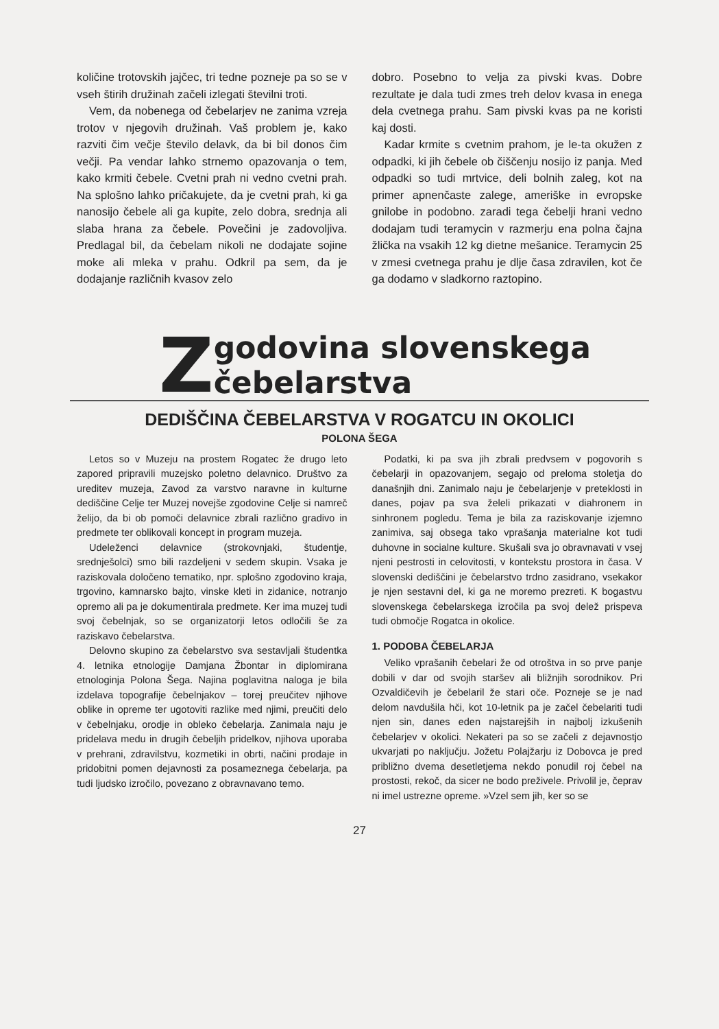količine trotovskih jajčec, tri tedne pozneje pa so se v vseh štirih družinah začeli izlegati številni troti.
Vem, da nobenega od čebelarjev ne zanima vzreja trotov v njegovih družinah. Vaš problem je, kako razviti čim večje število delavk, da bi bil donos čim večji. Pa vendar lahko strnemo opazovanja o tem, kako krmiti čebele. Cvetni prah ni vedno cvetni prah. Na splošno lahko pričakujete, da je cvetni prah, ki ga nanosijo čebele ali ga kupite, zelo dobra, srednja ali slaba hrana za čebele. Povečini je zadovoljiva. Predlagal bil, da čebelam nikoli ne dodajate sojine moke ali mleka v prahu. Odkril pa sem, da je dodajanje različnih kvasov zelo
dobro. Posebno to velja za pivski kvas. Dobre rezultate je dala tudi zmes treh delov kvasa in enega dela cvetnega prahu. Sam pivski kvas pa ne koristi kaj dosti.
Kadar krmite s cvetnim prahom, je le-ta okužen z odpadki, ki jih čebele ob čiščenju nosijo iz panja. Med odpadki so tudi mrtvice, deli bolnih zaleg, kot na primer apnenčaste zalege, ameriške in evropske gnilobe in podobno. zaradi tega čebelji hrani vedno dodajam tudi teramycin v razmerju ena polna čajna žlička na vsakih 12 kg dietne mešanice. Teramycin 25 v zmesi cvetnega prahu je dlje časa zdravilen, kot če ga dodamo v sladkorno raztopino.
Zgodovina slovenskega čebelarstva
DEDIŠČINA ČEBELARSTVA V ROGATCU IN OKOLICI
POLONA ŠEGA
Letos so v Muzeju na prostem Rogatec že drugo leto zapored pripravili muzejsko poletno delavnico. Društvo za ureditev muzeja, Zavod za varstvo naravne in kulturne dediščine Celje ter Muzej novejše zgodovine Celje si namreč želijo, da bi ob pomoči delavnice zbrali različno gradivo in predmete ter oblikovali koncept in program muzeja.
Udeleženci delavnice (strokovnjaki, študentje, srednješolci) smo bili razdeljeni v sedem skupin. Vsaka je raziskovala določeno tematiko, npr. splošno zgodovino kraja, trgovino, kamnarsko bajto, vinske kleti in zidanice, notranjo opremo ali pa je dokumentirala predmete. Ker ima muzej tudi svoj čebelnjak, so se organizatorji letos odločili še za raziskavo čebelarstva.
Delovno skupino za čebelarstvo sva sestavljali študentka 4. letnika etnologije Damjana Žbontar in diplomirana etnologinja Polona Šega. Najina poglavitna naloga je bila izdelava topografije čebelnjakov – torej preučitev njihove oblike in opreme ter ugotoviti razlike med njimi, preučiti delo v čebelnjaku, orodje in obleko čebelarja. Zanimala naju je pridelava medu in drugih čebeljih pridelkov, njihova uporaba v prehrani, zdravilstvu, kozmetiki in obrti, načini prodaje in pridobitni pomen dejavnosti za posameznega čebelarja, pa tudi ljudsko izročilo, povezano z obravnavano temo.
Podatki, ki pa sva jih zbrali predvsem v pogovorih s čebelarji in opazovanjem, segajo od preloma stoletja do današnjih dni. Zanimalo naju je čebelarjenje v preteklosti in danes, pojav pa sva želeli prikazati v diahronem in sinhronem pogledu. Tema je bila za raziskovanje izjemno zanimiva, saj obsega tako vprašanja materialne kot tudi duhovne in socialne kulture. Skušali sva jo obravnavati v vsej njeni pestrosti in celovitosti, v kontekstu prostora in časa. V slovenski dediščini je čebelarstvo trdno zasidrano, vsekakor je njen sestavni del, ki ga ne moremo prezreti. K bogastvu slovenskega čebelarskega izročila pa svoj delež prispeva tudi območje Rogatca in okolice.
1. PODOBA ČEBELARJA
Veliko vprašanih čebelari že od otroštva in so prve panje dobili v dar od svojih staršev ali bližnjih sorodnikov. Pri Ozvaldičevih je čebelaril že stari oče. Pozneje se je nad delom navdušila hči, kot 10-letnik pa je začel čebelariti tudi njen sin, danes eden najstarejših in najbolj izkušenih čebelarjev v okolici. Nekateri pa so se začeli z dejavnostjo ukvarjati po naključju. Jožetu Polajžarju iz Dobovca je pred približno dvema desetletjema nekdo ponudil roj čebel na prostosti, rekoč, da sicer ne bodo preživele. Privolil je, čeprav ni imel ustrezne opreme. »Vzel sem jih, ker so se
27